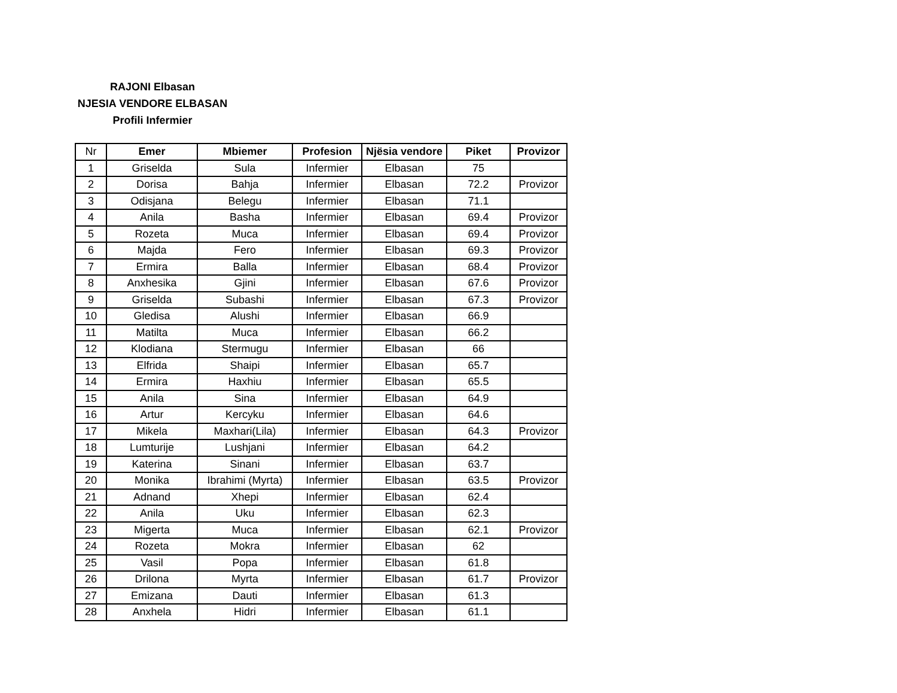RAJONI Elbasan
NJESIA VENDORE ELBASAN
Profili Infermier
| Nr | Emer | Mbiemer | Profesion | Njësia vendore | Piket | Provizor |
| 1 | Griselda | Sula | Infermier | Elbasan | 75 | |
| 2 | Dorisa | Bahja | Infermier | Elbasan | 72.2 | Provizor |
| 3 | Odisjana | Belegu | Infermier | Elbasan | 71.1 | |
| 4 | Anila | Basha | Infermier | Elbasan | 69.4 | Provizor |
| 5 | Rozeta | Muca | Infermier | Elbasan | 69.4 | Provizor |
| 6 | Majda | Fero | Infermier | Elbasan | 69.3 | Provizor |
| 7 | Ermira | Balla | Infermier | Elbasan | 68.4 | Provizor |
| 8 | Anxhesika | Gjini | Infermier | Elbasan | 67.6 | Provizor |
| 9 | Griselda | Subashi | Infermier | Elbasan | 67.3 | Provizor |
| 10 | Gledisa | Alushi | Infermier | Elbasan | 66.9 | |
| 11 | Matilta | Muca | Infermier | Elbasan | 66.2 | |
| 12 | Klodiana | Stermugu | Infermier | Elbasan | 66 | |
| 13 | Elfrida | Shaipi | Infermier | Elbasan | 65.7 | |
| 14 | Ermira | Haxhiu | Infermier | Elbasan | 65.5 | |
| 15 | Anila | Sina | Infermier | Elbasan | 64.9 | |
| 16 | Artur | Kercyku | Infermier | Elbasan | 64.6 | |
| 17 | Mikela | Maxhari(Lila) | Infermier | Elbasan | 64.3 | Provizor |
| 18 | Lumturije | Lushjani | Infermier | Elbasan | 64.2 | |
| 19 | Katerina | Sinani | Infermier | Elbasan | 63.7 | |
| 20 | Monika | Ibrahimi (Myrta) | Infermier | Elbasan | 63.5 | Provizor |
| 21 | Adnand | Xhepi | Infermier | Elbasan | 62.4 | |
| 22 | Anila | Uku | Infermier | Elbasan | 62.3 | |
| 23 | Migerta | Muca | Infermier | Elbasan | 62.1 | Provizor |
| 24 | Rozeta | Mokra | Infermier | Elbasan | 62 | |
| 25 | Vasil | Popa | Infermier | Elbasan | 61.8 | |
| 26 | Drilona | Myrta | Infermier | Elbasan | 61.7 | Provizor |
| 27 | Emizana | Dauti | Infermier | Elbasan | 61.3 | |
| 28 | Anxhela | Hidri | Infermier | Elbasan | 61.1 | |